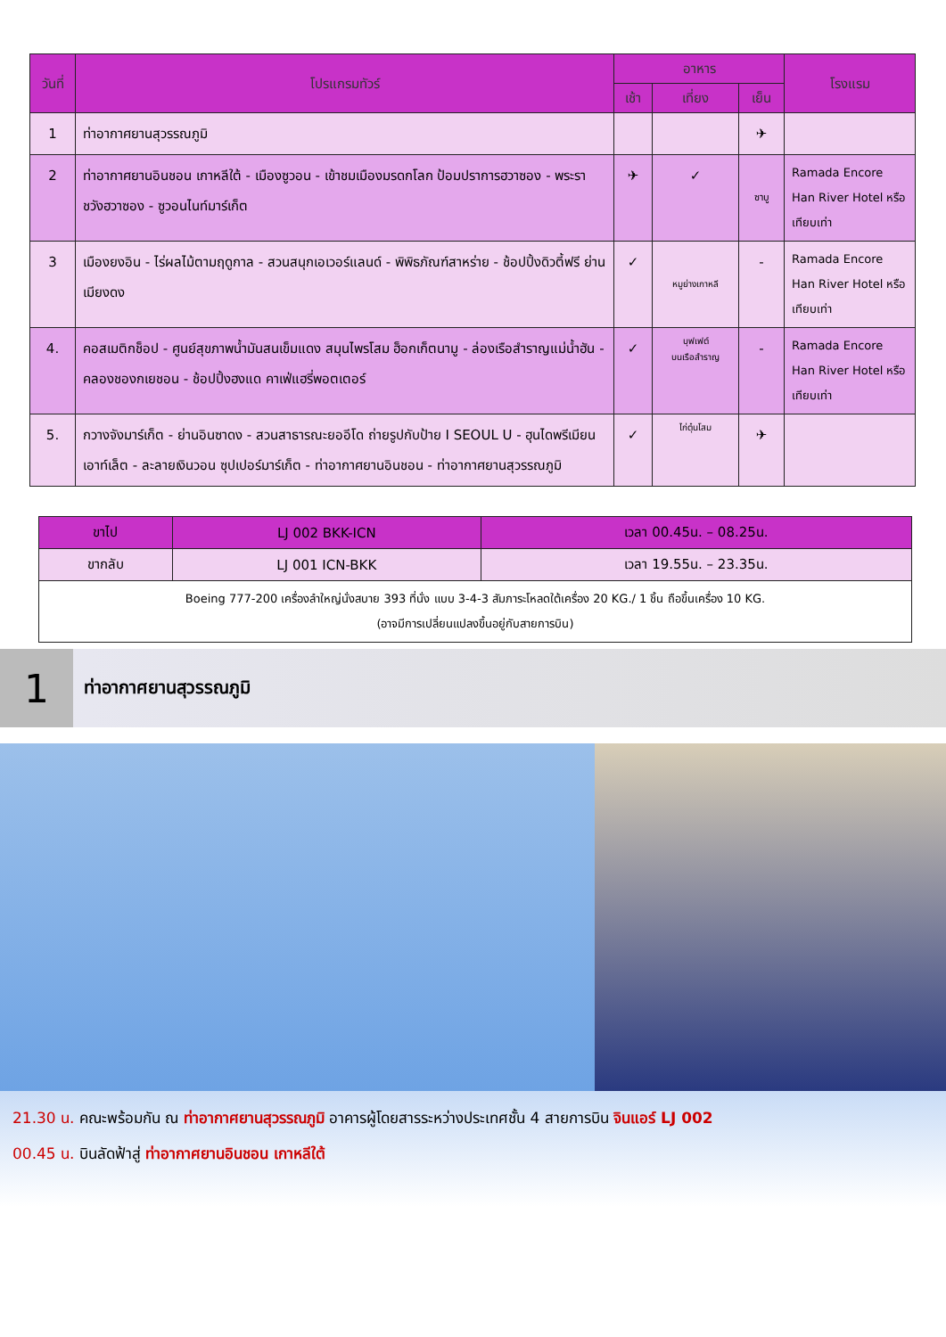| วันที่ | โปรแกรมทัวร์ | อาหาร | | | โรงแรม |
| --- | --- | --- | --- | --- | --- |
| | | เช้า | เที่ยง | เย็น | |
| 1 | ท่าอากาศยานสุวรรณภูมิ | | | ✈ | |
| 2 | ท่าอากาศยานอินชอน เกาหลีใต้ - เมืองซูวอน - เข้าชมเมืองมรดกโลก ป้อมปราการฮวาซอง - พระราชวังฮวาซอง - ซูวอนไนท์มาร์เก็ต | ✈ | ✓ | ซาบู | Ramada Encore Han River Hotel หรือเทียบเท่า |
| 3 | เมืองยงอิน - ไร่ผลไม้ตามฤดูกาล - สวนสนุกเอเวอร์แลนด์ - พิพิธภัณฑ์สาหร่าย - ช้อปปิ้งดิวตี้ฟรี ย่านเมียงดง | ✓ | หมูย่างเกาหลี | - | Ramada Encore Han River Hotel หรือเทียบเท่า |
| 4. | คอสเมติกช็อป - ศูนย์สุขภาพน้ำมันสนเข็มแดง สมุนไพรโสม ฮ็อกเก็ตนามู - ล่องเรือสำราญแม่น้ำฮัน - คลองชองกเยชอน - ช้อปปิ้งฮงแด คาเฟ่แฮรี่พอตเตอร์ | ✓ | บุฟเฟต์ บนเรือสำราญ | - | Ramada Encore Han River Hotel หรือเทียบเท่า |
| 5. | กวางจังมาร์เก็ต - ย่านอินซาดง - สวนสาธารณะยออีโด ถ่ายรูปกับป้าย I SEOUL U - ฮุนไดพรีเมียนเอาท์เล็ต - ละลายเงินวอน ซุปเปอร์มาร์เก็ต - ท่าอากาศยานอินชอน - ท่าอากาศยานสุวรรณภูมิ | ✓ | ไก่ตุ๋นโสม | ✈ | |
| ขาไป | LJ 002 BKK-ICN | เวลา 00.45น. – 08.25น. |
| ขากลับ | LJ 001 ICN-BKK | เวลา 19.55น. – 23.35น. |
| Boeing 777-200 เครื่องลำใหญ่นั่งสบาย 393 ที่นั่ง แบบ 3-4-3 สัมภาระโหลดใต้เครื่อง 20 KG./ 1 ชิ้น ถือขึ้นเครื่อง 10 KG. (อาจมีการเปลี่ยนแปลงขึ้นอยู่กับสายการบิน) | | |
1
ท่าอากาศยานสุวรรณภูมิ
21.30 น. คณะพร้อมกัน ณ ท่าอากาศยานสุวรรณภูมิ อาคารผู้โดยสารระหว่างประเทศชั้น 4 สายการบิน จินแอร์ LJ 002
00.45 น. บินลัดฟ้าสู่ ท่าอากาศยานอินชอน เกาหลีใต้